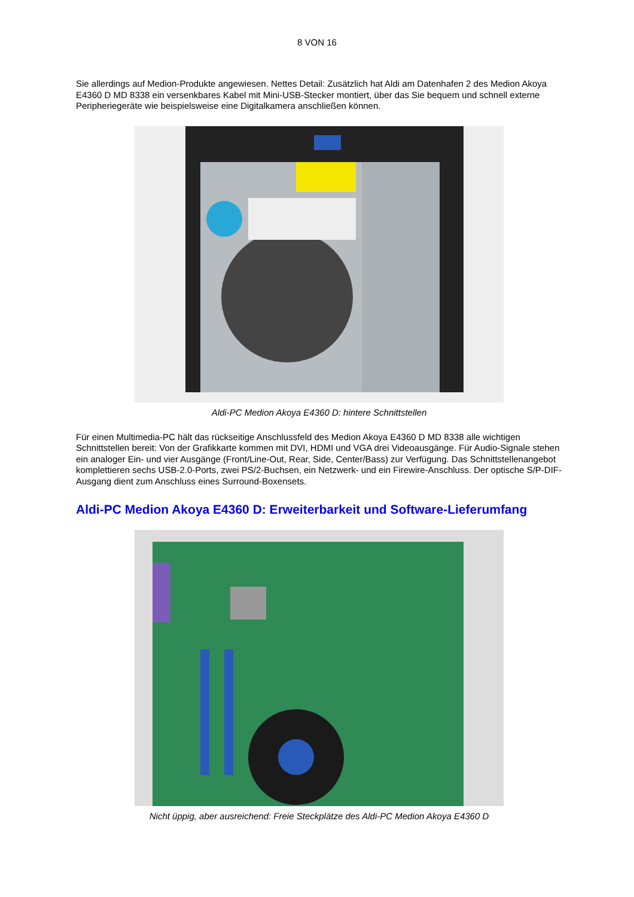8 VON 16
Sie allerdings auf Medion-Produkte angewiesen. Nettes Detail: Zusätzlich hat Aldi am Datenhafen 2 des Medion Akoya E4360 D MD 8338 ein versenkbares Kabel mit Mini-USB-Stecker montiert, über das Sie bequem und schnell externe Peripheriegeräte wie beispielsweise eine Digitalkamera anschließen können.
Aldi-PC Medion Akoya E4360 D: hintere Schnittstellen
Für einen Multimedia-PC hält das rückseitige Anschlussfeld des Medion Akoya E4360 D MD 8338 alle wichtigen Schnittstellen bereit: Von der Grafikkarte kommen mit DVI, HDMI und VGA drei Videoausgänge. Für Audio-Signale stehen ein analoger Ein- und vier Ausgänge (Front/Line-Out, Rear, Side, Center/Bass) zur Verfügung. Das Schnittstellenangebot komplettieren sechs USB-2.0-Ports, zwei PS/2-Buchsen, ein Netzwerk- und ein Firewire-Anschluss. Der optische S/P-DIF-Ausgang dient zum Anschluss eines Surround-Boxensets.
Aldi-PC Medion Akoya E4360 D: Erweiterbarkeit und Software-Lieferumfang
Nicht üppig, aber ausreichend: Freie Steckplätze des Aldi-PC Medion Akoya E4360 D